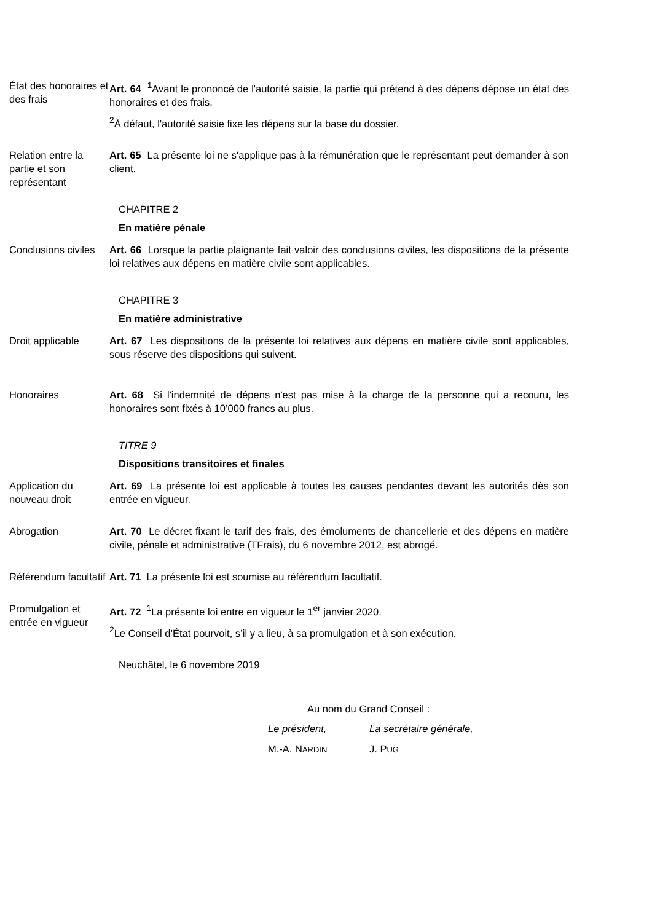État des honoraires et des frais
Art. 64 <sup>1</sup>Avant le prononcé de l'autorité saisie, la partie qui prétend à des dépens dépose un état des honoraires et des frais.
<sup>2</sup> À défaut, l'autorité saisie fixe les dépens sur la base du dossier.
Relation entre la partie et son représentant
Art. 65 La présente loi ne s'applique pas à la rémunération que le représentant peut demander à son client.
CHAPITRE 2
En matière pénale
Conclusions civiles
Art. 66 Lorsque la partie plaignante fait valoir des conclusions civiles, les dispositions de la présente loi relatives aux dépens en matière civile sont applicables.
CHAPITRE 3
En matière administrative
Droit applicable Art. 67 Les dispositions de la présente loi relatives aux dépens en matière civile sont applicables, sous réserve des dispositions qui suivent.
Honoraires Art. 68 Si l'indemnité de dépens n'est pas mise à la charge de la personne qui a recouru, les honoraires sont fixés à 10’000 francs au plus.
TITRE 9
Dispositions transitoires et finales
Application du nouveau droit
Art. 69 La présente loi est applicable à toutes les causes pendantes devant les autorités dès son entrée en vigueur.
Abrogation Art. 70 Le décret fixant le tarif des frais, des émoluments de chancellerie et des dépens en matière civile, pénale et administrative (TFrais), du 6 novembre 2012, est abrogé.
Référendum facultatif
Art. 71 La présente loi est soumise au référendum facultatif.
Promulgation et entrée en vigueur
Art. 72 <sup>1</sup>La présente loi entre en vigueur le 1<sup>er</sup> janvier 2020.
<sup>2</sup> Le Conseil d’État pourvoit, s’il y a lieu, à sa promulgation et à son exécution.
Neuchâtel, le 6 novembre 2019
Au nom du Grand Conseil :
Le président,
M.-A. NARDIN
La secrétaire générale,
J. PUG